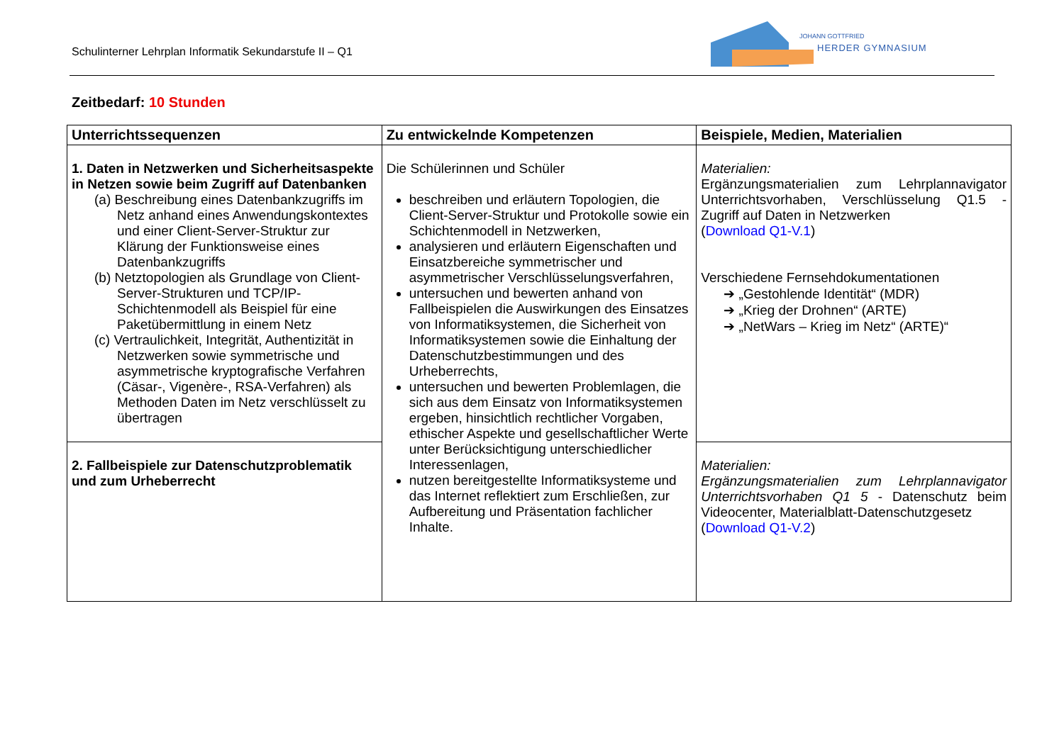Schulinterner Lehrplan Informatik Sekundarstufe II – Q1
JOHANN GOTTFRIED
HERDER GYMNASIUM
Zeitbedarf: 10 Stunden
| Unterrichtssequenzen | Zu entwickelnde Kompetenzen | Beispiele, Medien, Materialien |
| --- | --- | --- |
| 1. Daten in Netzwerken und Sicherheitsaspekte in Netzen sowie beim Zugriff auf Datenbanken (a) Beschreibung eines Datenbankzugriffs im Netz anhand eines Anwendungskontextes und einer Client-Server-Struktur zur Klärung der Funktionsweise eines Datenbankzugriffs (b) Netztopologien als Grundlage von Client-Server-Strukturen und TCP/IP-Schichtenmodell als Beispiel für eine Paketübermittlung in einem Netz (c) Vertraulichkeit, Integrität, Authentizität in Netzwerken sowie symmetrische und asymmetrische kryptografische Verfahren (Cäsar-, Vigenère-, RSA-Verfahren) als Methoden Daten im Netz verschlüsselt zu übertragen | Die Schülerinnen und Schüler beschreiben und erläutern Topologien, die Client-Server-Struktur und Protokolle sowie ein Schichtenmodell in Netzwerken, analysieren und erläutern Eigenschaften und Einsatzbereiche symmetrischer und asymmetrischer Verschlüsselungsverfahren, untersuchen und bewerten anhand von Fallbeispielen die Auswirkungen des Einsatzes von Informatiksystemen, die Sicherheit von Informatiksystemen sowie die Einhaltung der Datenschutzbestimmungen und des Urheberrechts, untersuchen und bewerten Problemlagen, die sich aus dem Einsatz von Informatiksystemen ergeben, hinsichtlich rechtlicher Vorgaben, ethischer Aspekte und gesellschaftlicher Werte unter Berücksichtigung unterschiedlicher Interessenlagen, nutzen bereitgestellte Informatiksysteme und das Internet reflektiert zum Erschließen, zur Aufbereitung und Präsentation fachlicher Inhalte. | Materialien: Ergänzungsmaterialien zum Lehrplannavigator Unterrichtsvorhaben, Verschlüsselung Q1.5 - Zugriff auf Daten in Netzwerken ( Download Q1-V.1 ) Verschiedene Fernsehdokumentationen ➔ „Gestohlende Identität“ (MDR) ➔ „Krieg der Drohnen“ (ARTE) ➔ „NetWars – Krieg im Netz“ (ARTE)“ |
| 2. Fallbeispiele zur Datenschutzproblematik und zum Urheberrecht | | Materialien: Ergänzungsmaterialien zum Lehrplannavigator Unterrichtsvorhaben Q1 5 - Datenschutz beim Videocenter, Materialblatt-Datenschutzgesetz ( Download Q1-V.2 ) |